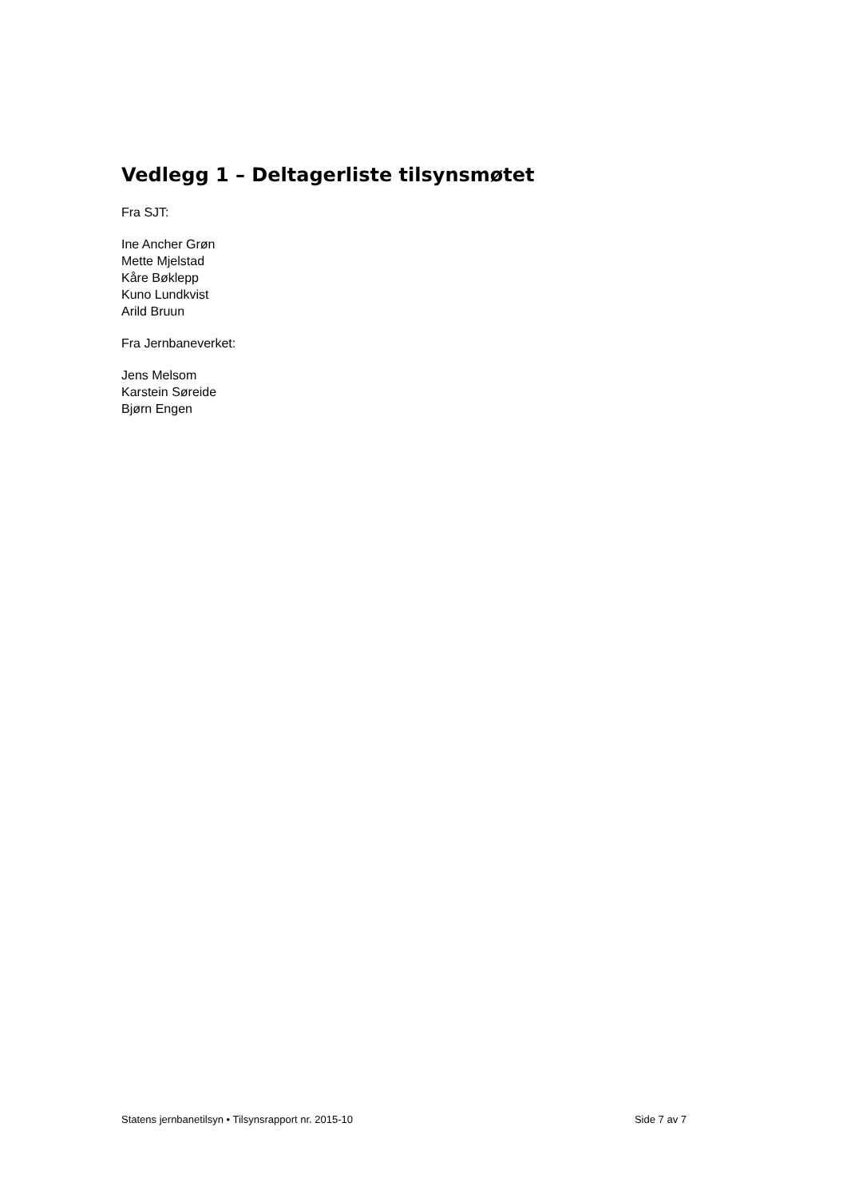Vedlegg 1 – Deltagerliste tilsynsmøtet
Fra SJT:
Ine Ancher Grøn
Mette Mjelstad
Kåre Bøklepp
Kuno Lundkvist
Arild Bruun
Fra Jernbaneverket:
Jens Melsom
Karstein Søreide
Bjørn Engen
Statens jernbanetilsyn • Tilsynsrapport nr. 2015-10 Side 7 av 7